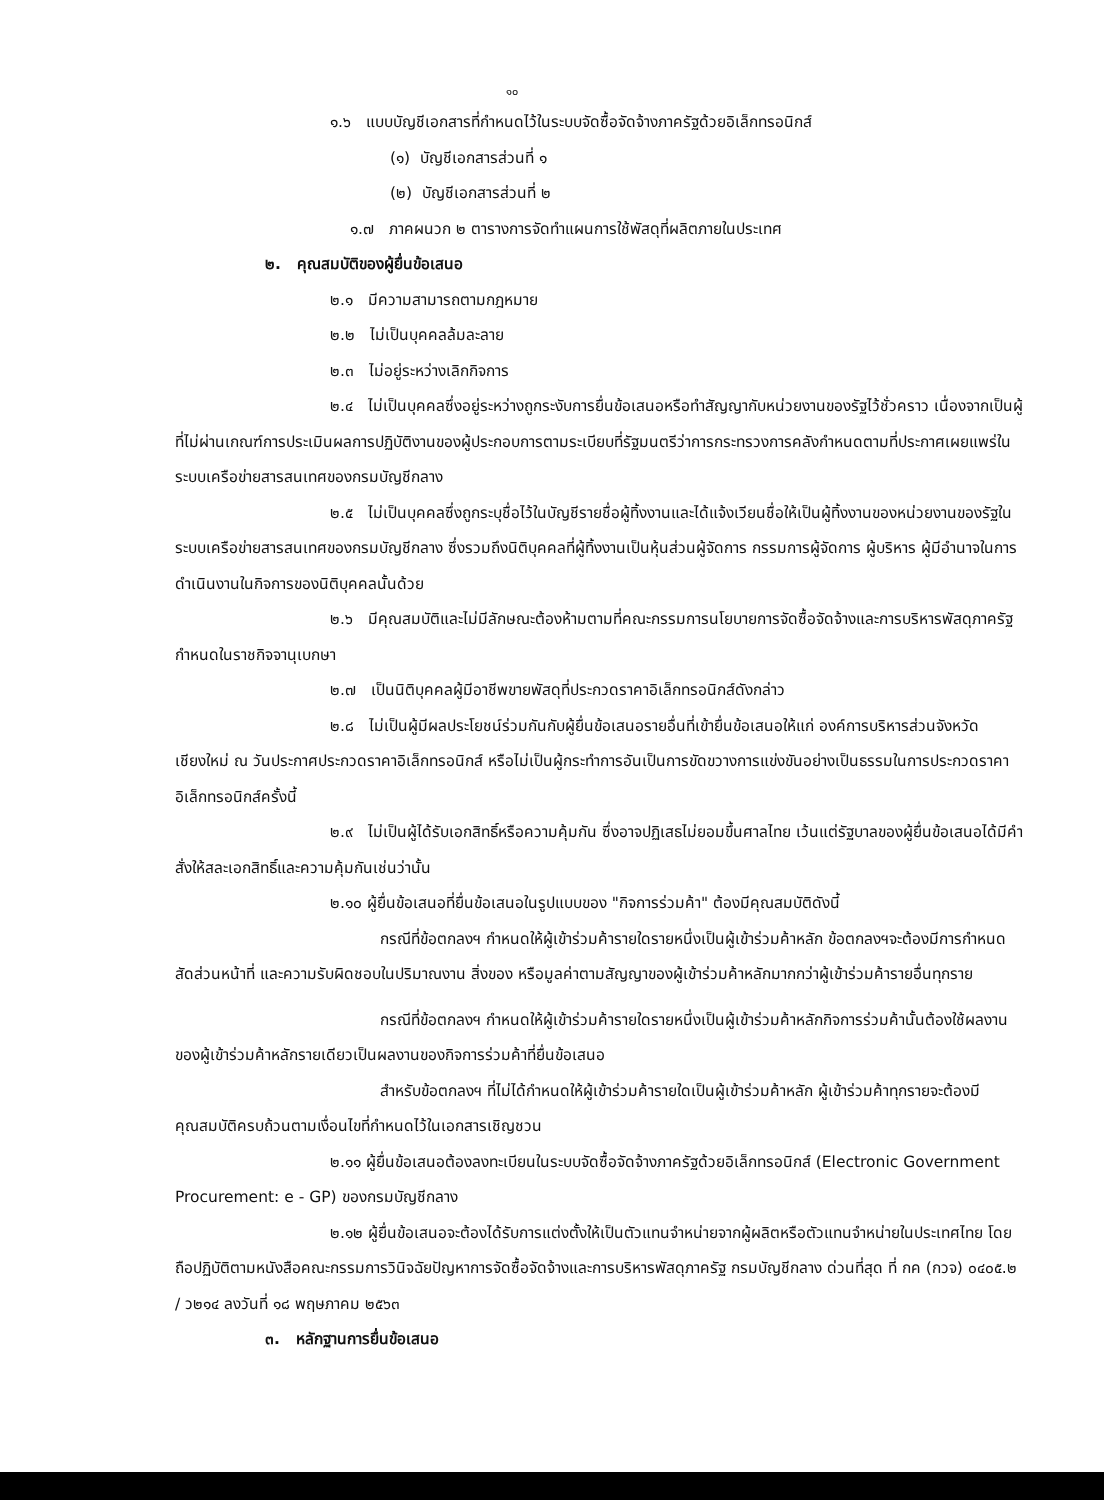๑๐
๑.๖ แบบบัญชีเอกสารที่กำหนดไว้ในระบบจัดซื้อจัดจ้างภาครัฐด้วยอิเล็กทรอนิกส์
(๑) บัญชีเอกสารส่วนที่ ๑
(๒) บัญชีเอกสารส่วนที่ ๒
๑.๗ ภาคผนวก ๒ ตารางการจัดทำแผนการใช้พัสดุที่ผลิตภายในประเทศ
๒. คุณสมบัติของผู้ยื่นข้อเสนอ
๒.๑ มีความสามารถตามกฎหมาย
๒.๒ ไม่เป็นบุคคลล้มละลาย
๒.๓ ไม่อยู่ระหว่างเลิกกิจการ
๒.๔ ไม่เป็นบุคคลซึ่งอยู่ระหว่างถูกระงับการยื่นข้อเสนอหรือทำสัญญากับหน่วยงานของรัฐไว้ชั่วคราว เนื่องจากเป็นผู้ที่ไม่ผ่านเกณฑ์การประเมินผลการปฏิบัติงานของผู้ประกอบการตามระเบียบที่รัฐมนตรีว่าการกระทรวงการคลังกำหนดตามที่ประกาศเผยแพร่ในระบบเครือข่ายสารสนเทศของกรมบัญชีกลาง
๒.๕ ไม่เป็นบุคคลซึ่งถูกระบุชื่อไว้ในบัญชีรายชื่อผู้ทิ้งงานและได้แจ้งเวียนชื่อให้เป็นผู้ทิ้งงานของหน่วยงานของรัฐในระบบเครือข่ายสารสนเทศของกรมบัญชีกลาง ซึ่งรวมถึงนิติบุคคลที่ผู้ทิ้งงานเป็นหุ้นส่วนผู้จัดการ กรรมการผู้จัดการ ผู้บริหาร ผู้มีอำนาจในการดำเนินงานในกิจการของนิติบุคคลนั้นด้วย
๒.๖ มีคุณสมบัติและไม่มีลักษณะต้องห้ามตามที่คณะกรรมการนโยบายการจัดซื้อจัดจ้างและการบริหารพัสดุภาครัฐกำหนดในราชกิจจานุเบกษา
๒.๗ เป็นนิติบุคคลผู้มีอาชีพขายพัสดุที่ประกวดราคาอิเล็กทรอนิกส์ดังกล่าว
๒.๘ ไม่เป็นผู้มีผลประโยชน์ร่วมกันกับผู้ยื่นข้อเสนอรายอื่นที่เข้ายื่นข้อเสนอให้แก่ องค์การบริหารส่วนจังหวัดเชียงใหม่ ณ วันประกาศประกวดราคาอิเล็กทรอนิกส์ หรือไม่เป็นผู้กระทำการอันเป็นการขัดขวางการแข่งขันอย่างเป็นธรรมในการประกวดราคาอิเล็กทรอนิกส์ครั้งนี้
๒.๙ ไม่เป็นผู้ได้รับเอกสิทธิ์หรือความคุ้มกัน ซึ่งอาจปฏิเสธไม่ยอมขึ้นศาลไทย เว้นแต่รัฐบาลของผู้ยื่นข้อเสนอได้มีคำสั่งให้สละเอกสิทธิ์และความคุ้มกันเช่นว่านั้น
๒.๑๐ ผู้ยื่นข้อเสนอที่ยื่นข้อเสนอในรูปแบบของ "กิจการร่วมค้า" ต้องมีคุณสมบัติดังนี้
กรณีที่ข้อตกลงฯ กำหนดให้ผู้เข้าร่วมค้ารายใดรายหนึ่งเป็นผู้เข้าร่วมค้าหลัก ข้อตกลงฯจะต้องมีการกำหนดสัดส่วนหน้าที่ และความรับผิดชอบในปริมาณงาน สิ่งของ หรือมูลค่าตามสัญญาของผู้เข้าร่วมค้าหลักมากกว่าผู้เข้าร่วมค้ารายอื่นทุกราย
กรณีที่ข้อตกลงฯ กำหนดให้ผู้เข้าร่วมค้ารายใดรายหนึ่งเป็นผู้เข้าร่วมค้าหลักกิจการร่วมค้านั้นต้องใช้ผลงานของผู้เข้าร่วมค้าหลักรายเดียวเป็นผลงานของกิจการร่วมค้าที่ยื่นข้อเสนอ
สำหรับข้อตกลงฯ ที่ไม่ได้กำหนดให้ผู้เข้าร่วมค้ารายใดเป็นผู้เข้าร่วมค้าหลัก ผู้เข้าร่วมค้าทุกรายจะต้องมีคุณสมบัติครบถ้วนตามเงื่อนไขที่กำหนดไว้ในเอกสารเชิญชวน
๒.๑๑ ผู้ยื่นข้อเสนอต้องลงทะเบียนในระบบจัดซื้อจัดจ้างภาครัฐด้วยอิเล็กทรอนิกส์ (Electronic Government Procurement: e - GP) ของกรมบัญชีกลาง
๒.๑๒ ผู้ยื่นข้อเสนอจะต้องได้รับการแต่งตั้งให้เป็นตัวแทนจำหน่ายจากผู้ผลิตหรือตัวแทนจำหน่ายในประเทศไทย โดยถือปฏิบัติตามหนังสือคณะกรรมการวินิจฉัยปัญหาการจัดซื้อจัดจ้างและการบริหารพัสดุภาครัฐ กรมบัญชีกลาง ด่วนที่สุด ที่ กค (กวจ) ๐๔๐๕.๒ / ว๒๑๔ ลงวันที่ ๑๘ พฤษภาคม ๒๕๖๓
๓. หลักฐานการยื่นข้อเสนอ